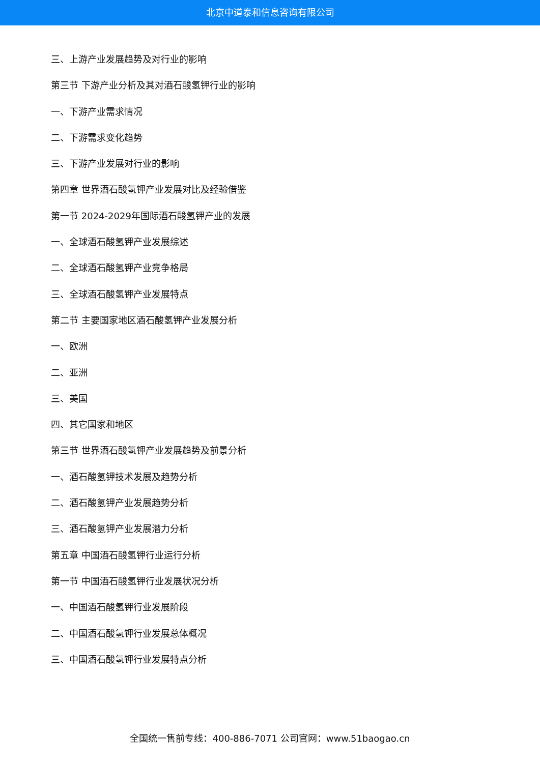北京中道泰和信息咨询有限公司
三、上游产业发展趋势及对行业的影响
第三节 下游产业分析及其对酒石酸氢钾行业的影响
一、下游产业需求情况
二、下游需求变化趋势
三、下游产业发展对行业的影响
第四章 世界酒石酸氢钾产业发展对比及经验借鉴
第一节 2024-2029年国际酒石酸氢钾产业的发展
一、全球酒石酸氢钾产业发展综述
二、全球酒石酸氢钾产业竞争格局
三、全球酒石酸氢钾产业发展特点
第二节 主要国家地区酒石酸氢钾产业发展分析
一、欧洲
二、亚洲
三、美国
四、其它国家和地区
第三节 世界酒石酸氢钾产业发展趋势及前景分析
一、酒石酸氢钾技术发展及趋势分析
二、酒石酸氢钾产业发展趋势分析
三、酒石酸氢钾产业发展潜力分析
第五章 中国酒石酸氢钾行业运行分析
第一节 中国酒石酸氢钾行业发展状况分析
一、中国酒石酸氢钾行业发展阶段
二、中国酒石酸氢钾行业发展总体概况
三、中国酒石酸氢钾行业发展特点分析
全国统一售前专线：400-886-7071 公司官网：www.51baogao.cn